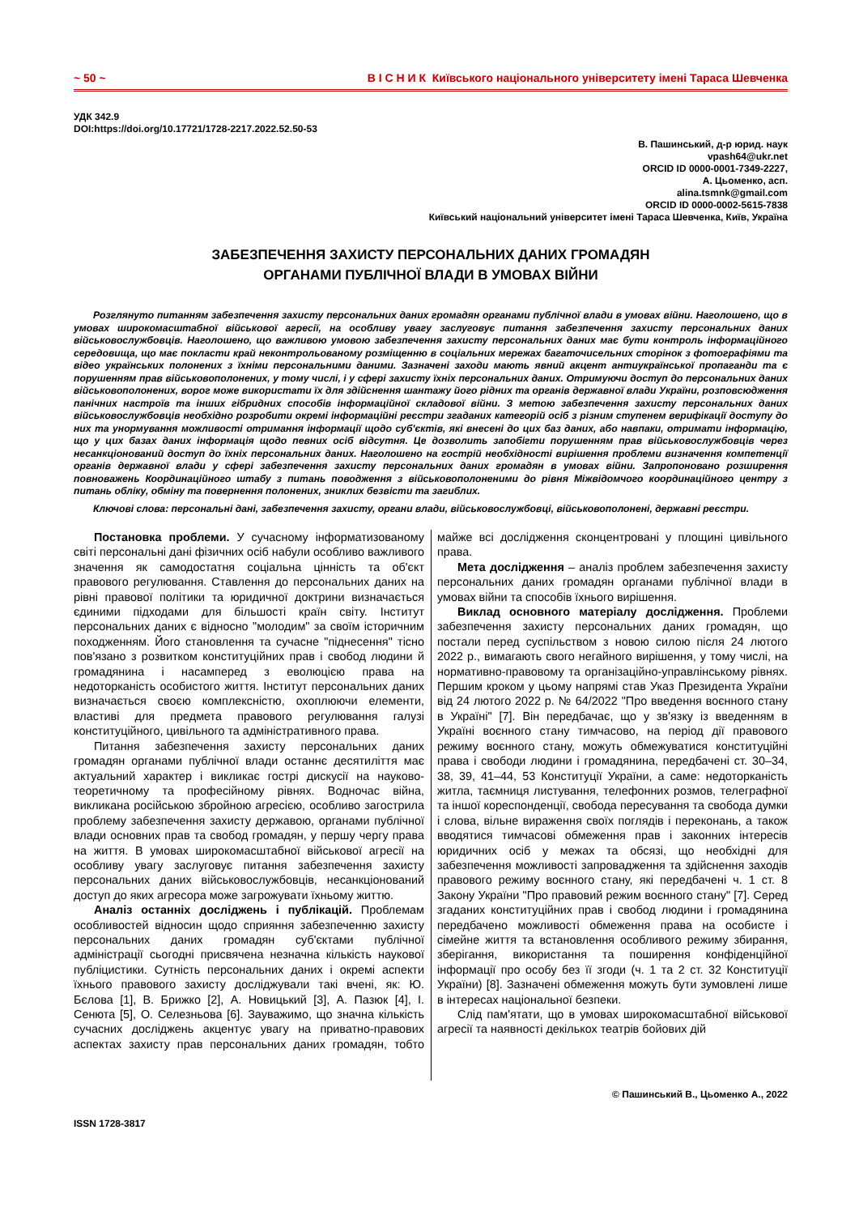~ 50 ~ В І С Н И К Київського національного університету імені Тараса Шевченка
УДК 342.9
DOI:https://doi.org/10.17721/1728-2217.2022.52.50-53
В. Пашинський, д-р юрид. наук
vpash64@ukr.net
ORCID ID 0000-0001-7349-2227,
А. Цьоменко, асп.
alina.tsmnk@gmail.com
ORCID ID 0000-0002-5615-7838
Київський національний університет імені Тараса Шевченка, Київ, Україна
ЗАБЕЗПЕЧЕННЯ ЗАХИСТУ ПЕРСОНАЛЬНИХ ДАНИХ ГРОМАДЯН
ОРГАНАМИ ПУБЛІЧНОЇ ВЛАДИ В УМОВАХ ВІЙНИ
Розглянуто питанням забезпечення захисту персональних даних громадян органами публічної влади в умовах війни. Наголошено, що в умовах широкомасштабної військової агресії, на особливу увагу заслуговує питання забезпечення захисту персональних даних військовослужбовців. Наголошено, що важливою умовою забезпечення захисту персональних даних має бути контроль інформаційного середовища, що має покласти край неконтрольованому розміщенню в соціальних мережах багаточисельних сторінок з фотографіями та відео українських полонених з їхніми персональними даними. Зазначені заходи мають явний акцент антиукраїнської пропаганди та є порушенням прав військовополонених, у тому числі, і у сфері захисту їхніх персональних даних. Отримуючи доступ до персональних даних військовополонених, ворог може використати їх для здійснення шантажу його рідних та органів державної влади України, розповсюдження панічних настроїв та інших гібридних способів інформаційної складової війни. З метою забезпечення захисту персональних даних військовослужбовців необхідно розробити окремі інформаційні реєстри згаданих категорій осіб з різним ступенем верифікації доступу до них та унормування можливості отримання інформації щодо суб'єктів, які внесені до цих баз даних, або навпаки, отримати інформацію, що у цих базах даних інформація щодо певних осіб відсутня. Це дозволить запобігти порушенням прав військовослужбовців через несанкціонований доступ до їхніх персональних даних. Наголошено на гострій необхідності вирішення проблеми визначення компетенції органів державної влади у сфері забезпечення захисту персональних даних громадян в умовах війни. Запропоновано розширення повноважень Координаційного штабу з питань поводження з військовополоненими до рівня Міжвідомчого координаційного центру з питань обліку, обміну та повернення полонених, зниклих безвісти та загиблих.
Ключові слова: персональні дані, забезпечення захисту, органи влади, військовослужбовці, військовополонені, державні реєстри.
Постановка проблеми. У сучасному інформатизованому світі персональні дані фізичних осіб набули особливо важливого значення як самодостатня соціальна цінність та об'єкт правового регулювання. Ставлення до персональних даних на рівні правової політики та юридичної доктрини визначається єдиними підходами для більшості країн світу. Інститут персональних даних є відносно "молодим" за своїм історичним походженням. Його становлення та сучасне "піднесення" тісно пов'язано з розвитком конституційних прав і свобод людини й громадянина і насамперед з еволюцією права на недоторканість особистого життя. Інститут персональних даних визначається своєю комплексністю, охоплюючи елементи, властиві для предмета правового регулювання галузі конституційного, цивільного та адміністративного права.
Питання забезпечення захисту персональних даних громадян органами публічної влади останнє десятиліття має актуальний характер і викликає гострі дискусії на науково-теоретичному та професійному рівнях. Водночас війна, викликана російською збройною агресією, особливо загострила проблему забезпечення захисту державою, органами публічної влади основних прав та свобод громадян, у першу чергу права на життя. В умовах широкомасштабної військової агресії на особливу увагу заслуговує питання забезпечення захисту персональних даних військовослужбовців, несанкціонований доступ до яких агресора може загрожувати їхньому життю.
Аналіз останніх досліджень і публікацій. Проблемам особливостей відносин щодо сприяння забезпеченню захисту персональних даних громадян суб'єктами публічної адміністрації сьогодні присвячена незначна кількість наукової публіцистики. Сутність персональних даних і окремі аспекти їхнього правового захисту досліджували такі вчені, як: Ю. Бєлова [1], В. Брижко [2], А. Новицький [3], А. Пазюк [4], І. Сенюта [5], О. Селезньова [6]. Зауважимо, що значна кількість сучасних досліджень акцентує увагу на приватно-правових аспектах захисту прав персональних даних громадян, тобто майже всі дослідження сконцентровані у площині цивільного права.
Мета дослідження – аналіз проблем забезпечення захисту персональних даних громадян органами публічної влади в умовах війни та способів їхнього вирішення.
Виклад основного матеріалу дослідження. Проблеми забезпечення захисту персональних даних громадян, що постали перед суспільством з новою силою після 24 лютого 2022 р., вимагають свого негайного вирішення, у тому числі, на нормативно-правовому та організаційно-управлінському рівнях. Першим кроком у цьому напрямі став Указ Президента України від 24 лютого 2022 р. № 64/2022 "Про введення воєнного стану в Україні" [7]. Він передбачає, що у зв'язку із введенням в Україні воєнного стану тимчасово, на період дії правового режиму воєнного стану, можуть обмежуватися конституційні права і свободи людини і громадянина, передбачені ст. 30–34, 38, 39, 41–44, 53 Конституції України, а саме: недоторканість житла, таємниця листування, телефонних розмов, телеграфної та іншої кореспонденції, свобода пересування та свобода думки і слова, вільне вираження своїх поглядів і переконань, а також вводятися тимчасові обмеження прав і законних інтересів юридичних осіб у межах та обсязі, що необхідні для забезпечення можливості запровадження та здійснення заходів правового режиму воєнного стану, які передбачені ч. 1 ст. 8 Закону України "Про правовий режим воєнного стану" [7]. Серед згаданих конституційних прав і свобод людини і громадянина передбачено можливості обмеження права на особисте і сімейне життя та встановлення особливого режиму збирання, зберігання, використання та поширення конфіденційної інформації про особу без її згоди (ч. 1 та 2 ст. 32 Конституції України) [8]. Зазначені обмеження можуть бути зумовлені лише в інтересах національної безпеки.
Слід пам'ятати, що в умовах широкомасштабної військової агресії та наявності декількох театрів бойових дій
© Пашинський В., Цьоменко А., 2022
ISSN 1728-3817